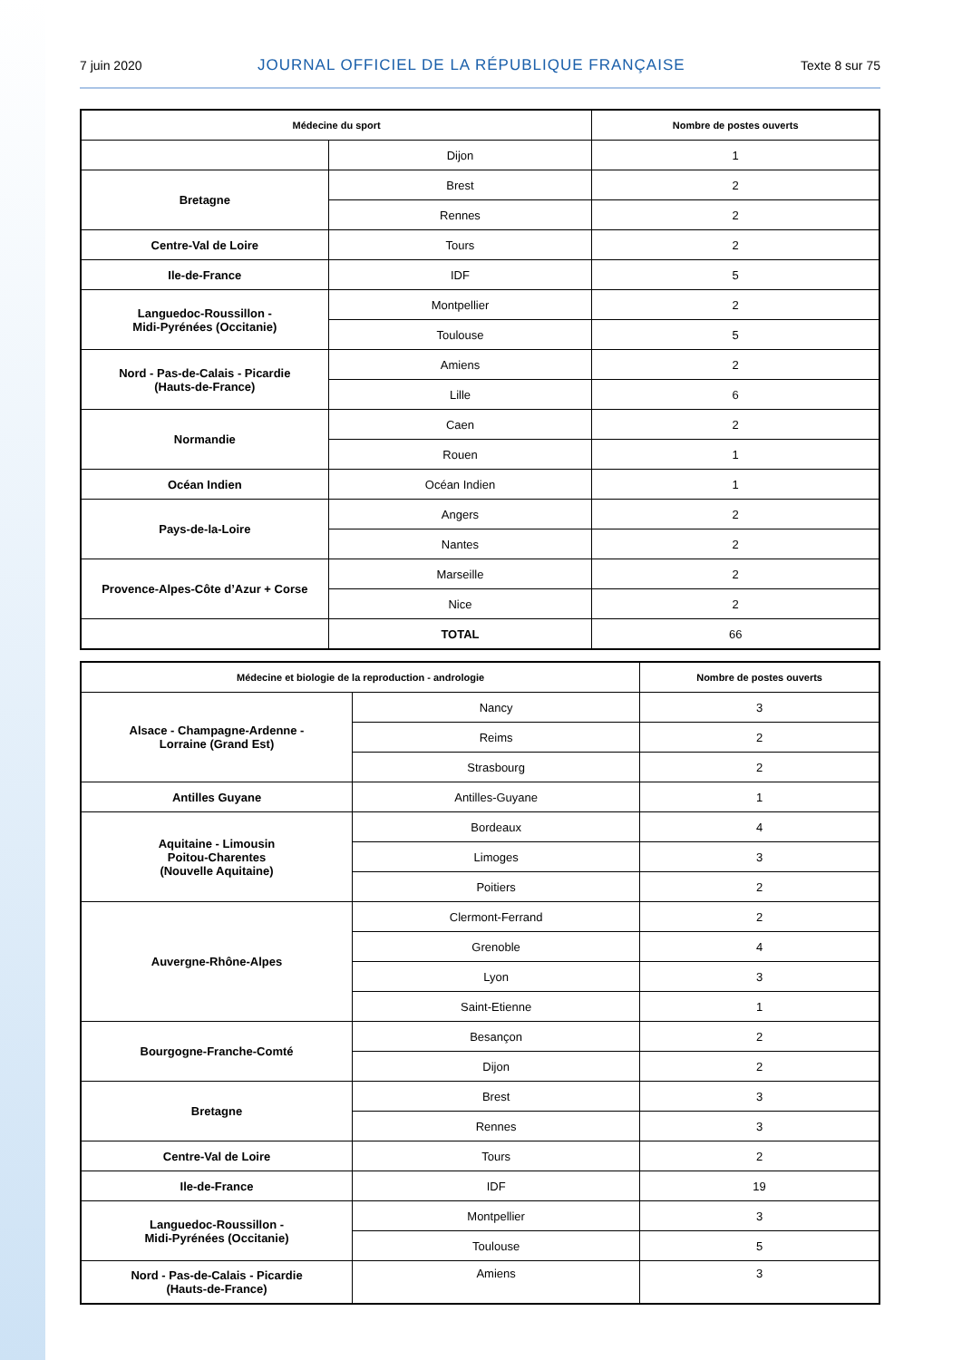7 juin 2020 JOURNAL OFFICIEL DE LA RÉPUBLIQUE FRANÇAISE Texte 8 sur 75
| Médecine du sport | | Nombre de postes ouverts |
| --- | --- | --- |
| | Dijon | 1 |
| Bretagne | Brest | 2 |
| | Rennes | 2 |
| Centre-Val de Loire | Tours | 2 |
| Ile-de-France | IDF | 5 |
| Languedoc-Roussillon - Midi-Pyrénées (Occitanie) | Montpellier | 2 |
| | Toulouse | 5 |
| Nord - Pas-de-Calais - Picardie (Hauts-de-France) | Amiens | 2 |
| | Lille | 6 |
| Normandie | Caen | 2 |
| | Rouen | 1 |
| Océan Indien | Océan Indien | 1 |
| Pays-de-la-Loire | Angers | 2 |
| | Nantes | 2 |
| Provence-Alpes-Côte d’Azur + Corse | Marseille | 2 |
| | Nice | 2 |
| | TOTAL | 66 |
| Médecine et biologie de la reproduction - andrologie | | Nombre de postes ouverts |
| --- | --- | --- |
| Alsace - Champagne-Ardenne - Lorraine (Grand Est) | Nancy | 3 |
| | Reims | 2 |
| | Strasbourg | 2 |
| Antilles Guyane | Antilles-Guyane | 1 |
| Aquitaine - Limousin Poitou-Charentes (Nouvelle Aquitaine) | Bordeaux | 4 |
| | Limoges | 3 |
| | Poitiers | 2 |
| Auvergne-Rhône-Alpes | Clermont-Ferrand | 2 |
| | Grenoble | 4 |
| | Lyon | 3 |
| | Saint-Etienne | 1 |
| Bourgogne-Franche-Comté | Besançon | 2 |
| | Dijon | 2 |
| Bretagne | Brest | 3 |
| | Rennes | 3 |
| Centre-Val de Loire | Tours | 2 |
| Ile-de-France | IDF | 19 |
| Languedoc-Roussillon - Midi-Pyrénées (Occitanie) | Montpellier | 3 |
| | Toulouse | 5 |
| Nord - Pas-de-Calais - Picardie (Hauts-de-France) | Amiens | 3 |